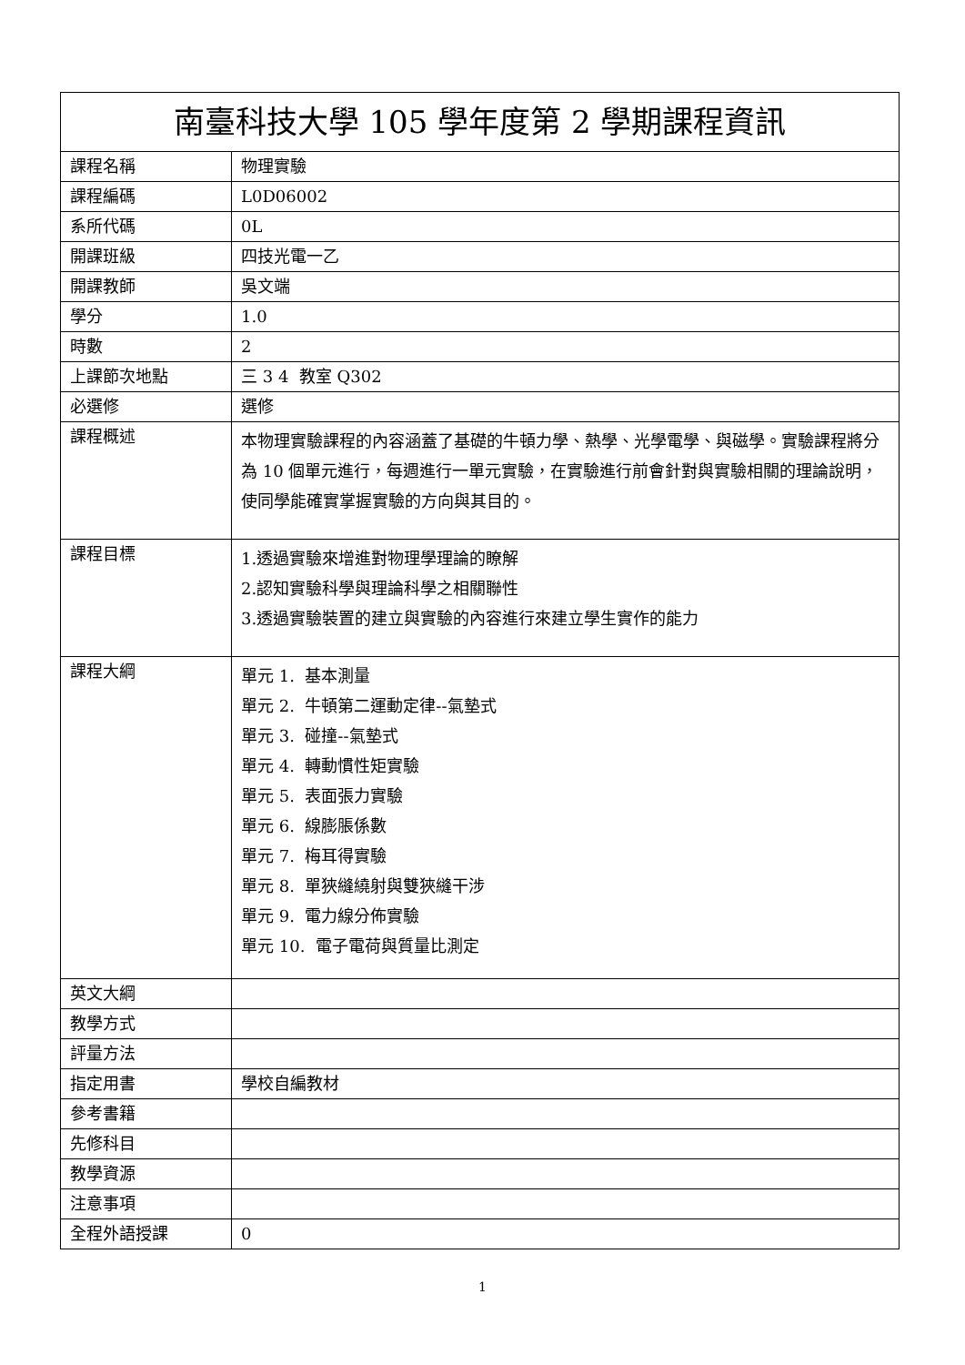| 南臺科技大學 105 學年度第 2 學期課程資訊 | |
| --- | --- |
| 課程名稱 | 物理實驗 |
| 課程編碼 | L0D06002 |
| 系所代碼 | 0L |
| 開課班級 | 四技光電一乙 |
| 開課教師 | 吳文端 |
| 學分 | 1.0 |
| 時數 | 2 |
| 上課節次地點 | 三 3 4 教室 Q302 |
| 必選修 | 選修 |
| 課程概述 | 本物理實驗課程的內容涵蓋了基礎的牛頓力學、熱學、光學電學、與磁學。實驗課程將分為 10 個單元進行，每週進行一單元實驗，在實驗進行前會針對與實驗相關的理論說明，使同學能確實掌握實驗的方向與其目的。 |
| 課程目標 | 1.透過實驗來增進對物理學理論的瞭解 2.認知實驗科學與理論科學之相關聯性 3.透過實驗裝置的建立與實驗的內容進行來建立學生實作的能力 |
| 課程大綱 | 單元 1. 基本測量 單元 2. 牛頓第二運動定律--氣墊式 單元 3. 碰撞--氣墊式 單元 4. 轉動慣性矩實驗 單元 5. 表面張力實驗 單元 6. 線膨脹係數 單元 7. 梅耳得實驗 單元 8. 單狹縫繞射與雙狹縫干涉 單元 9. 電力線分佈實驗 單元 10. 電子電荷與質量比測定 |
| 英文大綱 | |
| 教學方式 | |
| 評量方法 | |
| 指定用書 | 學校自編教材 |
| 參考書籍 | |
| 先修科目 | |
| 教學資源 | |
| 注意事項 | |
| 全程外語授課 | 0 |
1